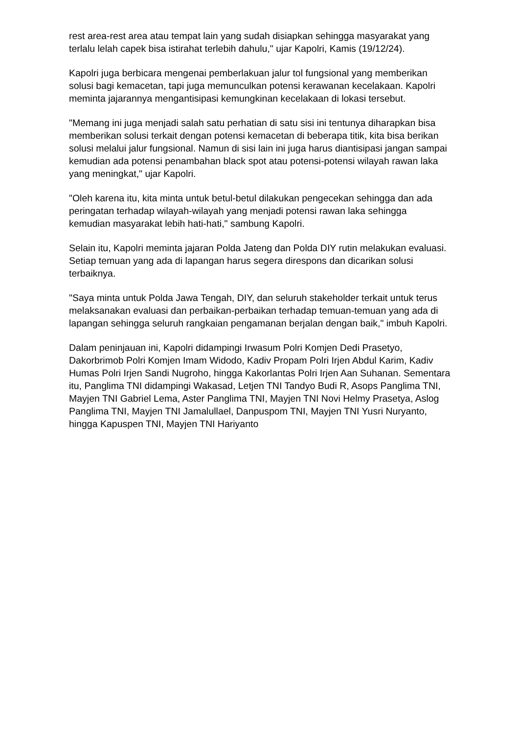rest area-rest area atau tempat lain yang sudah disiapkan sehingga masyarakat yang terlalu lelah capek bisa istirahat terlebih dahulu," ujar Kapolri, Kamis (19/12/24).
Kapolri juga berbicara mengenai pemberlakuan jalur tol fungsional yang memberikan solusi bagi kemacetan, tapi juga memunculkan potensi kerawanan kecelakaan. Kapolri meminta jajarannya mengantisipasi kemungkinan kecelakaan di lokasi tersebut.
"Memang ini juga menjadi salah satu perhatian di satu sisi ini tentunya diharapkan bisa memberikan solusi terkait dengan potensi kemacetan di beberapa titik, kita bisa berikan solusi melalui jalur fungsional. Namun di sisi lain ini juga harus diantisipasi jangan sampai kemudian ada potensi penambahan black spot atau potensi-potensi wilayah rawan laka yang meningkat," ujar Kapolri.
"Oleh karena itu, kita minta untuk betul-betul dilakukan pengecekan sehingga dan ada peringatan terhadap wilayah-wilayah yang menjadi potensi rawan laka sehingga kemudian masyarakat lebih hati-hati," sambung Kapolri.
Selain itu, Kapolri meminta jajaran Polda Jateng dan Polda DIY rutin melakukan evaluasi. Setiap temuan yang ada di lapangan harus segera direspons dan dicarikan solusi terbaiknya.
"Saya minta untuk Polda Jawa Tengah, DIY, dan seluruh stakeholder terkait untuk terus melaksanakan evaluasi dan perbaikan-perbaikan terhadap temuan-temuan yang ada di lapangan sehingga seluruh rangkaian pengamanan berjalan dengan baik," imbuh Kapolri.
Dalam peninjauan ini, Kapolri didampingi Irwasum Polri Komjen Dedi Prasetyo, Dakorbrimob Polri Komjen Imam Widodo, Kadiv Propam Polri Irjen Abdul Karim, Kadiv Humas Polri Irjen Sandi Nugroho, hingga Kakorlantas Polri Irjen Aan Suhanan. Sementara itu, Panglima TNI didampingi Wakasad, Letjen TNI Tandyo Budi R, Asops Panglima TNI, Mayjen TNI Gabriel Lema, Aster Panglima TNI, Mayjen TNI Novi Helmy Prasetya, Aslog Panglima TNI, Mayjen TNI Jamalullael, Danpuspom TNI, Mayjen TNI Yusri Nuryanto, hingga Kapuspen TNI, Mayjen TNI Hariyanto